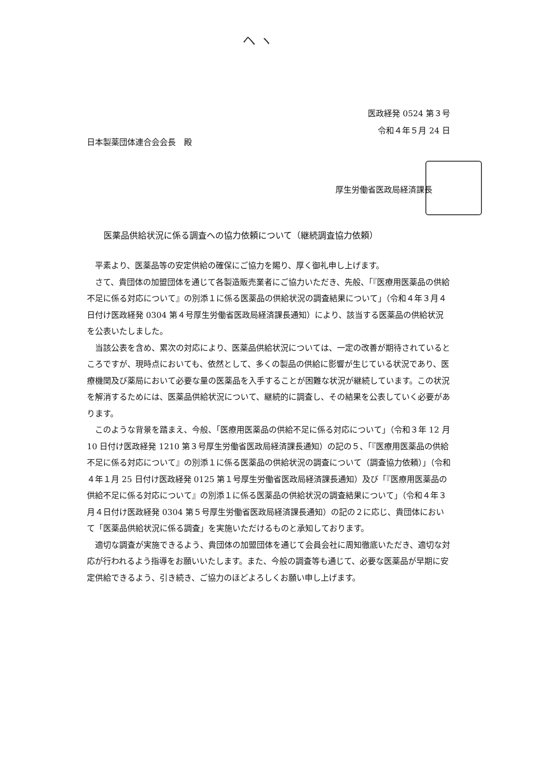ヘ ヽ
医政経発 0524 第３号
令和４年５月 24 日
日本製薬団体連合会会長　殿
厚生労働省医政局経済課長
医薬品供給状況に係る調査への協力依頼について（継続調査協力依頼）
平素より、医薬品等の安定供給の確保にご協力を賜り、厚く御礼申し上げます。
さて、貴団体の加盟団体を通じて各製造販売業者にご協力いただき、先般、「『医療用医薬品の供給不足に係る対応について』の別添１に係る医薬品の供給状況の調査結果について」（令和４年３月４日付け医政経発 0304 第４号厚生労働省医政局経済課長通知）により、該当する医薬品の供給状況を公表いたしました。
当該公表を含め、累次の対応により、医薬品供給状況については、一定の改善が期待されているところですが、現時点においても、依然として、多くの製品の供給に影響が生じている状況であり、医療機関及び薬局において必要な量の医薬品を入手することが困難な状況が継続しています。この状況を解消するためには、医薬品供給状況について、継続的に調査し、その結果を公表していく必要があります。
このような背景を踏まえ、今般、「医療用医薬品の供給不足に係る対応について」（令和３年 12 月 10 日付け医政経発 1210 第３号厚生労働省医政局経済課長通知）の記の５、「『医療用医薬品の供給不足に係る対応について』の別添１に係る医薬品の供給状況の調査について（調査協力依頼）」（令和４年１月 25 日付け医政経発 0125 第１号厚生労働省医政局経済課長通知）及び「『医療用医薬品の供給不足に係る対応について』の別添１に係る医薬品の供給状況の調査結果について」（令和４年３月４日付け医政経発 0304 第５号厚生労働省医政局経済課長通知）の記の２に応じ、貴団体において「医薬品供給状況に係る調査」を実施いただけるものと承知しております。
適切な調査が実施できるよう、貴団体の加盟団体を通じて会員会社に周知徹底いただき、適切な対応が行われるよう指導をお願いいたします。また、今般の調査等も通じて、必要な医薬品が早期に安定供給できるよう、引き続き、ご協力のほどよろしくお願い申し上げます。